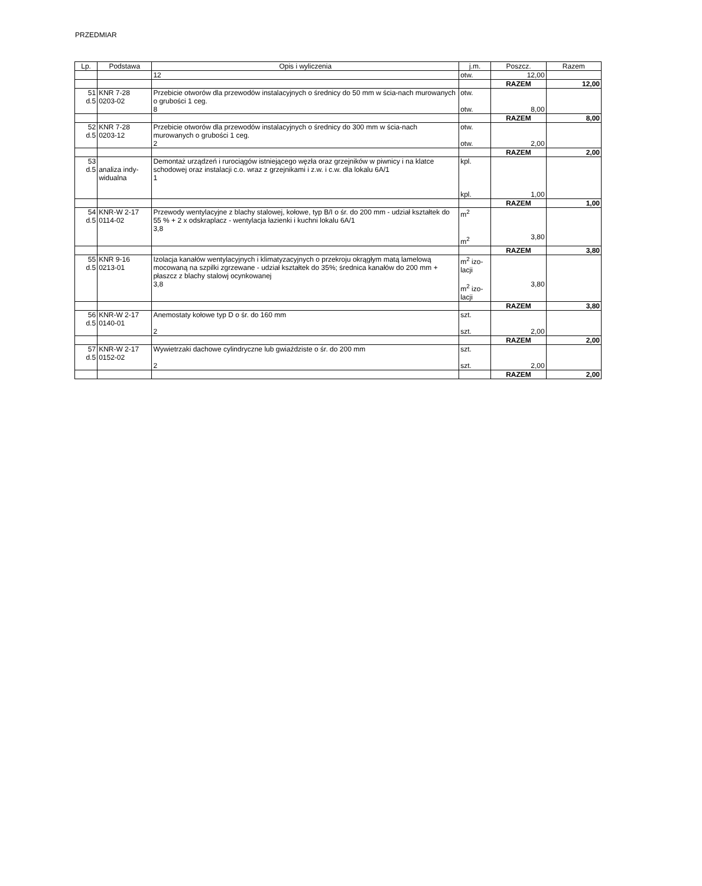PRZEDMIAR
| Lp. | Podstawa | Opis i wyliczenia | j.m. | Poszcz. | Razem |
| --- | --- | --- | --- | --- | --- |
| | | 12 | otw. | 12,00 | |
| | | | | RAZEM | 12,00 |
| 51 d.5 | KNR 7-28 0203-02 | Przebicie otworów dla przewodów instalacyjnych o średnicy do 50 mm w ścia-nach murowanych o grubości 1 ceg. 8 | otw. otw. | 8,00 | |
| | | | | RAZEM | 8,00 |
| 52 d.5 | KNR 7-28 0203-12 | Przebicie otworów dla przewodów instalacyjnych o średnicy do 300 mm w ścia-nach murowanych o grubości 1 ceg. 2 | otw. otw. | 2,00 | |
| | | | | RAZEM | 2,00 |
| 53 d.5 | analiza indy-widualna | Demontaż urządzeń i rurociągów istniejącego węzła oraz grzejników w piwnicy i na klatce schodowej oraz instalacji c.o. wraz z grzejnikami i z.w. i c.w. dla lokalu 6A/1 1 | kpl. kpl. | 1,00 | |
| | | | | RAZEM | 1,00 |
| 54 d.5 | KNR-W 2-17 0114-02 | Przewody wentylacyjne z blachy stalowej, kołowe, typ B/I o śr. do 200 mm - udział kształtek do 55 % + 2 x odskraplacz - wentylacja łazienki i kuchni lokalu 6A/1 3,8 | m<sup>2</sup> m<sup>2</sup> | 3,80 | |
| | | | | RAZEM | 3,80 |
| 55 d.5 | KNR 9-16 0213-01 | Izolacja kanałów wentylacyjnych i klimatyzacyjnych o przekroju okrągłym matą lamelową mocowaną na szpilki zgrzewane - udział kształtek do 35%; średnica kanałów do 200 mm + płaszcz z blachy stalowj ocynkowanej 3,8 | m<sup>2</sup> izo-lacji m<sup>2</sup> izo-lacji | 3,80 | |
| | | | | RAZEM | 3,80 |
| 56 d.5 | KNR-W 2-17 0140-01 | Anemostaty kołowe typ D o śr. do 160 mm 2 | szt. szt. | 2,00 | |
| | | | | RAZEM | 2,00 |
| 57 d.5 | KNR-W 2-17 0152-02 | Wywietrzaki dachowe cylindryczne lub gwiaździste o śr. do 200 mm 2 | szt. szt. | 2,00 | |
| | | | | RAZEM | 2,00 |